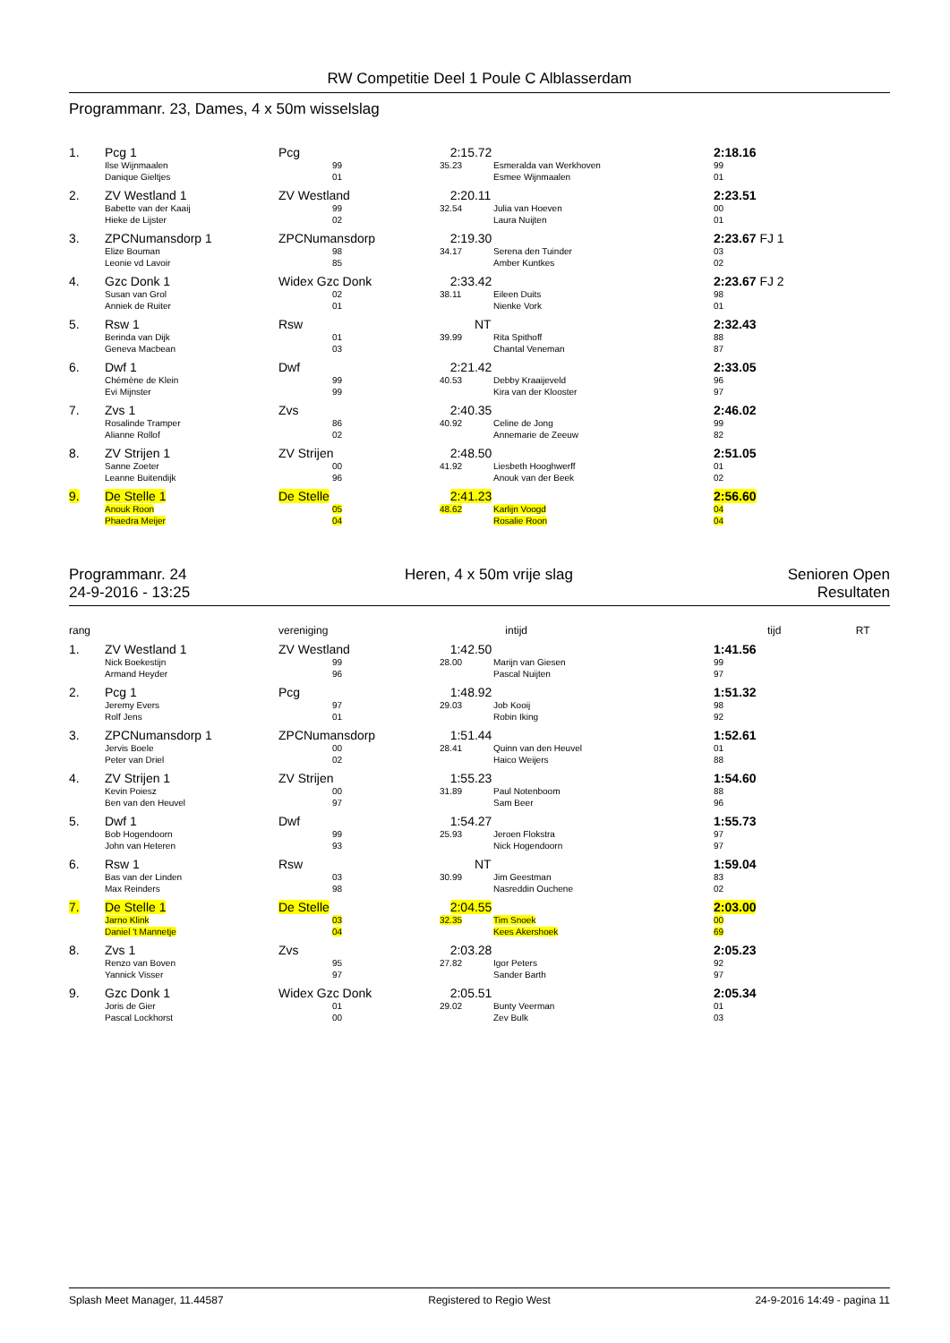RW Competitie Deel 1 Poule C Alblasserdam
Programmanr. 23, Dames, 4 x 50m wisselslag
| 1. | Pcg 1 | Pcg | | 2:15.72 | | 2:18.16 |
| | Ilse Wijnmaalen Danique Gieltjes | | 99 01 | 35.23 | Esmeralda van Werkhoven Esmee Wijnmaalen | 99 01 |
| 2. | ZV Westland 1 | ZV Westland | | 2:20.11 | | 2:23.51 |
| | Babette van der Kaaij Hieke de Lijster | | 99 02 | 32.54 | Julia van Hoeven Laura Nuijten | 00 01 |
| 3. | ZPCNumansdorp 1 | ZPCNumansdorp | | 2:19.30 | | 2:23.67 FJ 1 |
| | Elize Bouman Leonie vd Lavoir | | 98 85 | 34.17 | Serena den Tuinder Amber Kuntkes | 03 02 |
| 4. | Gzc Donk 1 | Widex Gzc Donk | | 2:33.42 | | 2:23.67 FJ 2 |
| | Susan van Grol Anniek de Ruiter | | 02 01 | 38.11 | Eileen Duits Nienke Vork | 98 01 |
| 5. | Rsw 1 | Rsw | | NT | | 2:32.43 |
| | Berinda van Dijk Geneva Macbean | | 01 03 | 39.99 | Rita Spithoff Chantal Veneman | 88 87 |
| 6. | Dwf 1 | Dwf | | 2:21.42 | | 2:33.05 |
| | Chémène de Klein Evi Mijnster | | 99 99 | 40.53 | Debby Kraaijeveld Kira van der Klooster | 96 97 |
| 7. | Zvs 1 | Zvs | | 2:40.35 | | 2:46.02 |
| | Rosalinde Tramper Alianne Rollof | | 86 02 | 40.92 | Celine de Jong Annemarie de Zeeuw | 99 82 |
| 8. | ZV Strijen 1 | ZV Strijen | | 2:48.50 | | 2:51.05 |
| | Sanne Zoeter Leanne Buitendijk | | 00 96 | 41.92 | Liesbeth Hooghwerff Anouk van der Beek | 01 02 |
| 9. | De Stelle 1 | De Stelle | | 2:41.23 | | 2:56.60 |
| | Anouk Roon Phaedra Meijer | | 05 04 | 48.62 | Karlijn Voogd Rosalie Roon | 04 04 |
Programmanr. 24
24-9-2016 - 13:25
Heren, 4 x 50m vrije slag Senioren Open
Resultaten
| rang | | vereniging | | intijd | | tijd RT |
| 1. | ZV Westland 1 | ZV Westland | | 1:42.50 | | 1:41.56 |
| | Nick Boekestijn Armand Heyder | | 99 96 | 28.00 | Marijn van Giesen Pascal Nuijten | 99 97 |
| 2. | Pcg 1 | Pcg | | 1:48.92 | | 1:51.32 |
| | Jeremy Evers Rolf Jens | | 97 01 | 29.03 | Job Kooij Robin Iking | 98 92 |
| 3. | ZPCNumansdorp 1 | ZPCNumansdorp | | 1:51.44 | | 1:52.61 |
| | Jervis Boele Peter van Driel | | 00 02 | 28.41 | Quinn van den Heuvel Haico Weijers | 01 88 |
| 4. | ZV Strijen 1 | ZV Strijen | | 1:55.23 | | 1:54.60 |
| | Kevin Poiesz Ben van den Heuvel | | 00 97 | 31.89 | Paul Notenboom Sam Beer | 88 96 |
| 5. | Dwf 1 | Dwf | | 1:54.27 | | 1:55.73 |
| | Bob Hogendoorn John van Heteren | | 99 93 | 25.93 | Jeroen Flokstra Nick Hogendoorn | 97 97 |
| 6. | Rsw 1 | Rsw | | NT | | 1:59.04 |
| | Bas van der Linden Max Reinders | | 03 98 | 30.99 | Jim Geestman Nasreddin Ouchene | 83 02 |
| 7. | De Stelle 1 | De Stelle | | 2:04.55 | | 2:03.00 |
| | Jarno Klink Daniel 't Mannetje | | 03 04 | 32.35 | Tim Snoek Kees Akershoek | 00 69 |
| 8. | Zvs 1 | Zvs | | 2:03.28 | | 2:05.23 |
| | Renzo van Boven Yannick Visser | | 95 97 | 27.82 | Igor Peters Sander Barth | 92 97 |
| 9. | Gzc Donk 1 | Widex Gzc Donk | | 2:05.51 | | 2:05.34 |
| | Joris de Gier Pascal Lockhorst | | 01 00 | 29.02 | Bunty Veerman Zev Bulk | 01 03 |
Splash Meet Manager, 11.44587 Registered to Regio West 24-9-2016 14:49 - pagina 11